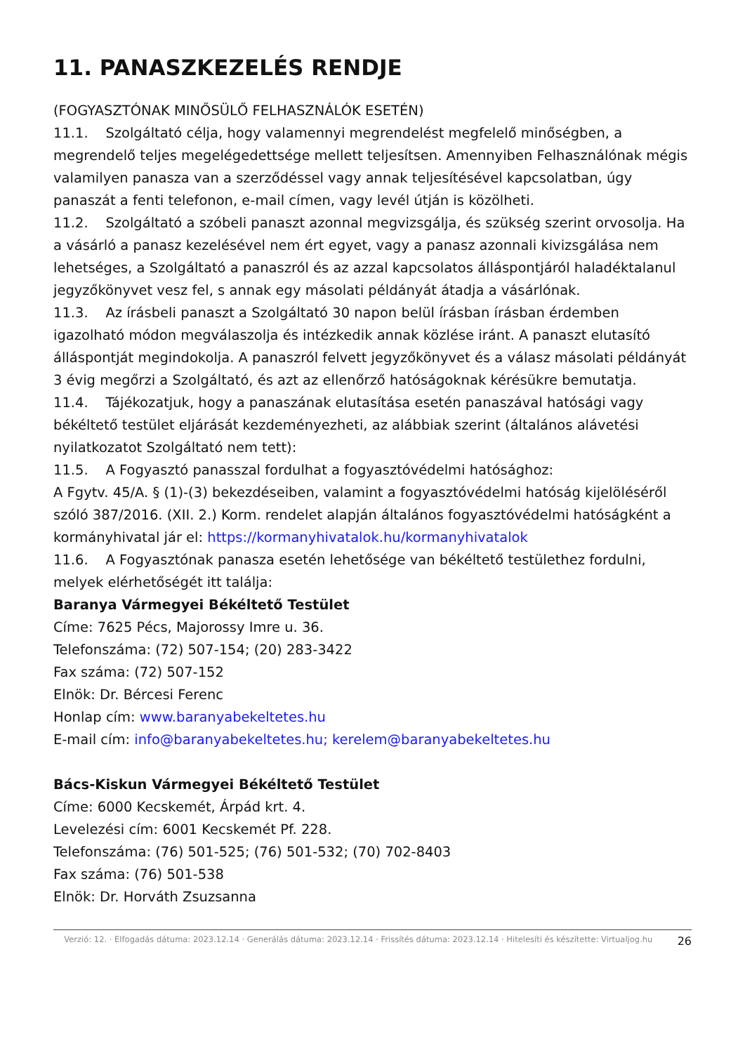11. PANASZKEZELÉS RENDJE
(FOGYASZTÓNAK MINŐSÜLŐ FELHASZNÁLÓK ESETÉN)
11.1. Szolgáltató célja, hogy valamennyi megrendelést megfelelő minőségben, a megrendelő teljes megelégedettsége mellett teljesítsen. Amennyiben Felhasználónak mégis valamilyen panasza van a szerződéssel vagy annak teljesítésével kapcsolatban, úgy panaszát a fenti telefonon, e-mail címen, vagy levél útján is közölheti.
11.2. Szolgáltató a szóbeli panaszt azonnal megvizsgálja, és szükség szerint orvosolja. Ha a vásárló a panasz kezelésével nem ért egyet, vagy a panasz azonnali kivizsgálása nem lehetséges, a Szolgáltató a panaszról és az azzal kapcsolatos álláspontjáról haladéktalanul jegyzőkönyvet vesz fel, s annak egy másolati példányát átadja a vásárlónak.
11.3. Az írásbeli panaszt a Szolgáltató 30 napon belül írásban írásban érdemben igazolható módon megválaszolja és intézkedik annak közlése iránt. A panaszt elutasító álláspontját megindokolja. A panaszról felvett jegyzőkönyvet és a válasz másolati példányát 3 évig megőrzi a Szolgáltató, és azt az ellenőrző hatóságoknak kérésükre bemutatja.
11.4. Tájékozatjuk, hogy a panaszának elutasítása esetén panaszával hatósági vagy békéltető testület eljárását kezdeményezheti, az alábbiak szerint (általános alávetési nyilatkozatot Szolgáltató nem tett):
11.5. A Fogyasztó panasszal fordulhat a fogyasztóvédelmi hatósághoz:
A Fgytv. 45/A. § (1)-(3) bekezdéseiben, valamint a fogyasztóvédelmi hatóság kijelöléséről szóló 387/2016. (XII. 2.) Korm. rendelet alapján általános fogyasztóvédelmi hatóságként a kormányhivatal jár el: https://kormanyhivatalok.hu/kormanyhivatalok
11.6. A Fogyasztónak panasza esetén lehetősége van békéltető testülethez fordulni, melyek elérhetőségét itt találja:
Baranya Vármegyei Békéltető Testület
Címe: 7625 Pécs, Majorossy Imre u. 36.
Telefonszáma: (72) 507-154; (20) 283-3422
Fax száma: (72) 507-152
Elnök: Dr. Bércesi Ferenc
Honlap cím: www.baranyabekeltetes.hu
E-mail cím: info@baranyabekeltetes.hu; kerelem@baranyabekeltetes.hu
Bács-Kiskun Vármegyei Békéltető Testület
Címe: 6000 Kecskemét, Árpád krt. 4.
Levelezési cím: 6001 Kecskemét Pf. 228.
Telefonszáma: (76) 501-525; (76) 501-532; (70) 702-8403
Fax száma: (76) 501-538
Elnök: Dr. Horváth Zsuzsanna
Verzió: 12. · Elfogadás dátuma: 2023.12.14 · Generálás dátuma: 2023.12.14 · Frissítés dátuma: 2023.12.14 · Hitelesíti és készítette: Virtualjog.hu
26